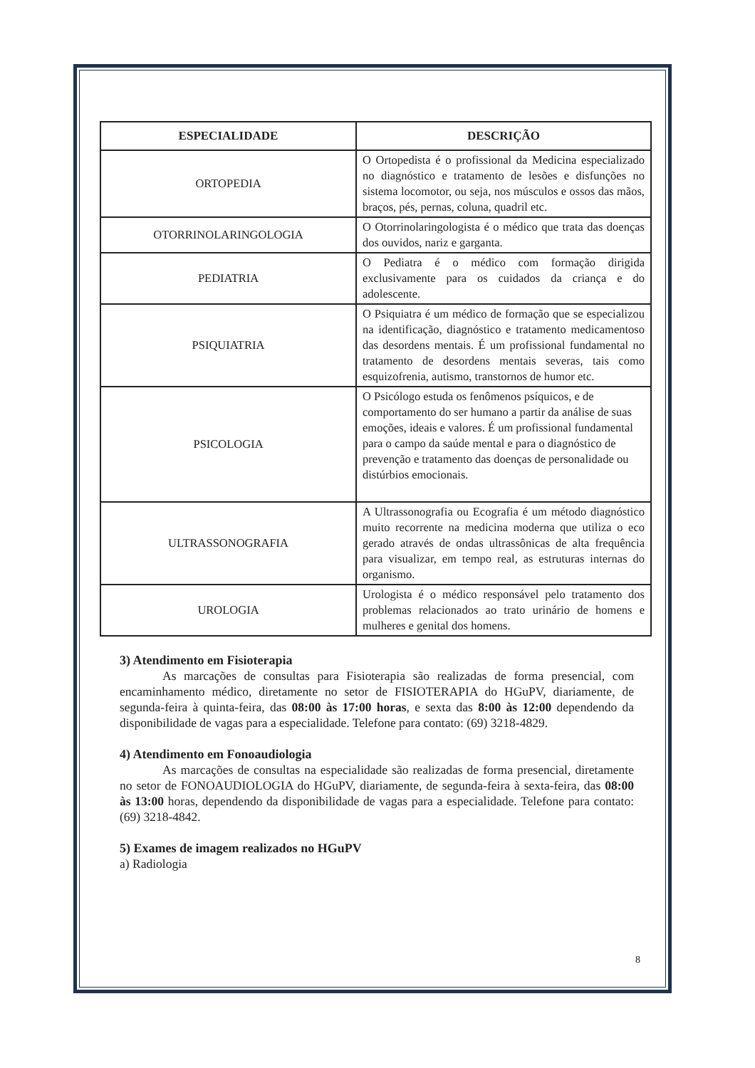| ESPECIALIDADE | DESCRIÇÃO |
| --- | --- |
| ORTOPEDIA | O Ortopedista é o profissional da Medicina especializado no diagnóstico e tratamento de lesões e disfunções no sistema locomotor, ou seja, nos músculos e ossos das mãos, braços, pés, pernas, coluna, quadril etc. |
| OTORRINOLARINGOLOGIA | O Otorrinolaringologista é o médico que trata das doenças dos ouvidos, nariz e garganta. |
| PEDIATRIA | O Pediatra é o médico com formação dirigida exclusivamente para os cuidados da criança e do adolescente. |
| PSIQUIATRIA | O Psiquiatra é um médico de formação que se especializou na identificação, diagnóstico e tratamento medicamentoso das desordens mentais. É um profissional fundamental no tratamento de desordens mentais severas, tais como esquizofrenia, autismo, transtornos de humor etc. |
| PSICOLOGIA | O Psicólogo estuda os fenômenos psíquicos, e de comportamento do ser humano a partir da análise de suas emoções, ideais e valores. É um profissional fundamental para o campo da saúde mental e para o diagnóstico de prevenção e tratamento das doenças de personalidade ou distúrbios emocionais. |
| ULTRASSONOGRAFIA | A Ultrassonografia ou Ecografia é um método diagnóstico muito recorrente na medicina moderna que utiliza o eco gerado através de ondas ultrassônicas de alta frequência para visualizar, em tempo real, as estruturas internas do organismo. |
| UROLOGIA | Urologista é o médico responsável pelo tratamento dos problemas relacionados ao trato urinário de homens e mulheres e genital dos homens. |
3) Atendimento em Fisioterapia
As marcações de consultas para Fisioterapia são realizadas de forma presencial, com encaminhamento médico, diretamente no setor de FISIOTERAPIA do HGuPV, diariamente, de segunda-feira à quinta-feira, das 08:00 às 17:00 horas, e sexta das 8:00 às 12:00 dependendo da disponibilidade de vagas para a especialidade. Telefone para contato: (69) 3218-4829.
4) Atendimento em Fonoaudiologia
As marcações de consultas na especialidade são realizadas de forma presencial, diretamente no setor de FONOAUDIOLOGIA do HGuPV, diariamente, de segunda-feira à sexta-feira, das 08:00 às 13:00 horas, dependendo da disponibilidade de vagas para a especialidade. Telefone para contato: (69) 3218-4842.
5) Exames de imagem realizados no HGuPV
a) Radiologia
8